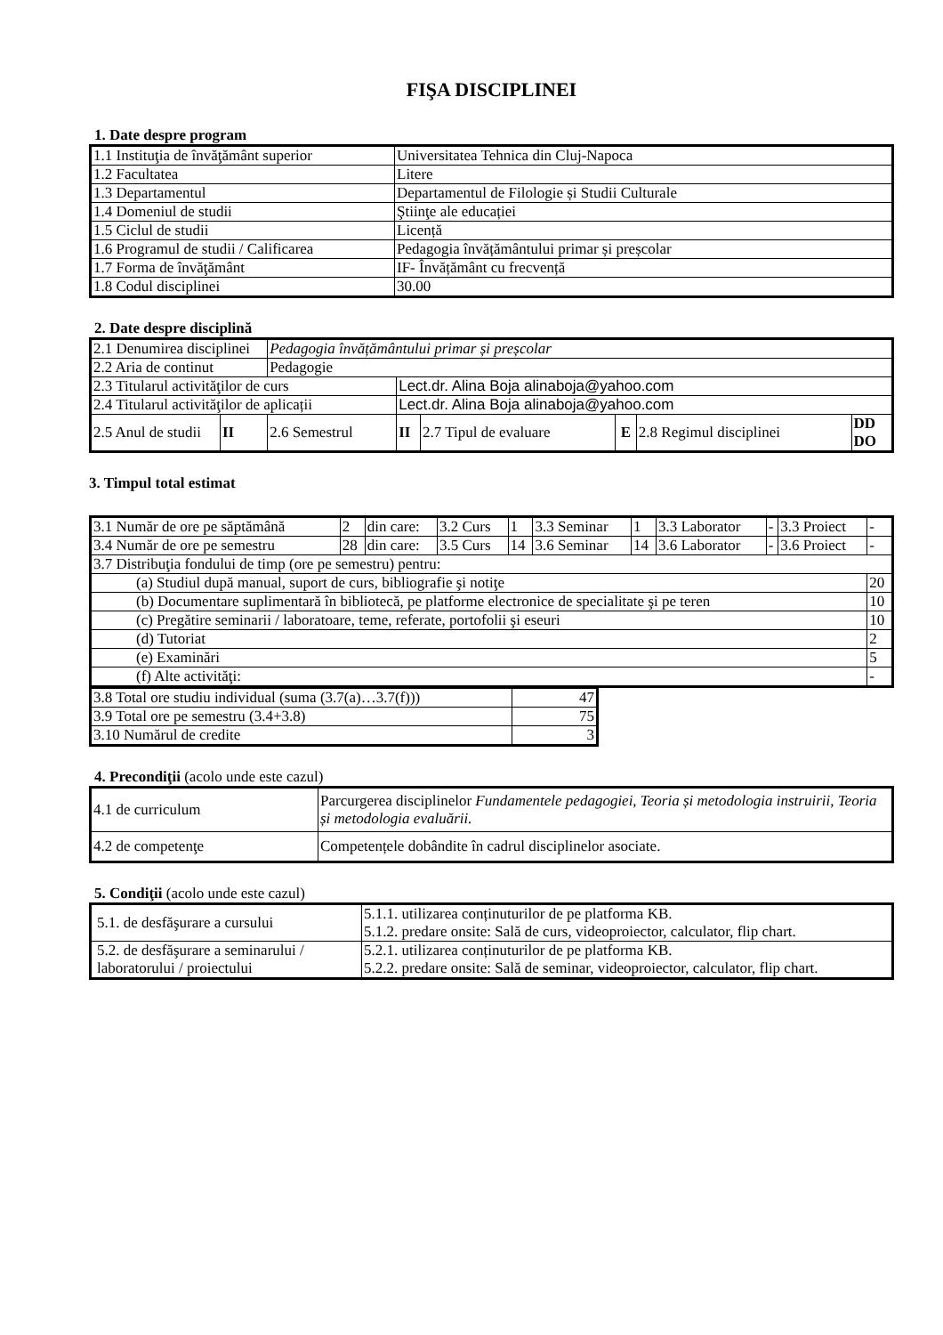FIŞA DISCIPLINEI
1. Date despre program
| 1.1 Instituţia de învăţământ superior | Universitatea Tehnica din Cluj-Napoca |
| 1.2 Facultatea | Litere |
| 1.3 Departamentul | Departamentul de Filologie și Studii Culturale |
| 1.4 Domeniul de studii | Ştiinţe ale educației |
| 1.5 Ciclul de studii | Licență |
| 1.6 Programul de studii / Calificarea | Pedagogia învățământului primar și preșcolar |
| 1.7 Forma de învăţământ | IF- Învățământ cu frecvență |
| 1.8 Codul disciplinei | 30.00 |
2. Date despre disciplină
| 2.1 Denumirea disciplinei | | Pedagogia învățământului primar și preșcolar | | | | | |
| 2.2 Aria de continut | | Pedagogie | | | | | |
| 2.3 Titularul activităţilor de curs | | | Lect.dr. Alina Boja alinaboja@yahoo.com | | | | |
| 2.4 Titularul activităţilor de aplicații | | | Lect.dr. Alina Boja alinaboja@yahoo.com | | | | |
| 2.5 Anul de studii | II | 2.6 Semestrul | II | 2.7 Tipul de evaluare | E | 2.8 Regimul disciplinei | DD DO |
3. Timpul total estimat
| 3.1 Număr de ore pe săptămână | 2 | din care: | 3.2 Curs | 1 | 3.3 Seminar | 1 | 3.3 Laborator | - | 3.3 Proiect | - |
| 3.4 Număr de ore pe semestru | 28 | din care: | 3.5 Curs | 14 | 3.6 Seminar | 14 | 3.6 Laborator | - | 3.6 Proiect | - |
| 3.7 Distribuţia fondului de timp (ore pe semestru) pentru: | | | | | | | | | | |
| (a) Studiul după manual, suport de curs, bibliografie şi notiţe | | | | | | | | | | 20 |
| (b) Documentare suplimentară în bibliotecă, pe platforme electronice de specialitate şi pe teren | | | | | | | | | | 10 |
| (c) Pregătire seminarii / laboratoare, teme, referate, portofolii şi eseuri | | | | | | | | | | 10 |
| (d) Tutoriat | | | | | | | | | | 2 |
| (e) Examinări | | | | | | | | | | 5 |
| (f) Alte activităţi: | | | | | | | | | | - |
| 3.8 Total ore studiu individual (suma (3.7(a)…3.7(f))) | 47 |
| 3.9 Total ore pe semestru (3.4+3.8) | 75 |
| 3.10 Numărul de credite | 3 |
4. Precondiţii (acolo unde este cazul)
| 4.1 de curriculum | Parcurgerea disciplinelor Fundamentele pedagogiei, Teoria și metodologia instruirii, Teoria și metodologia evaluării. |
| 4.2 de competenţe | Competențele dobândite în cadrul disciplinelor asociate. |
5. Condiţii (acolo unde este cazul)
| 5.1. de desfăşurare a cursului | 5.1.1. utilizarea conținuturilor de pe platforma KB. 5.1.2. predare onsite: Sală de curs, videoproiector, calculator, flip chart. |
| 5.2. de desfăşurare a seminarului / laboratorului / proiectului | 5.2.1. utilizarea conținuturilor de pe platforma KB. 5.2.2. predare onsite: Sală de seminar, videoproiector, calculator, flip chart. |